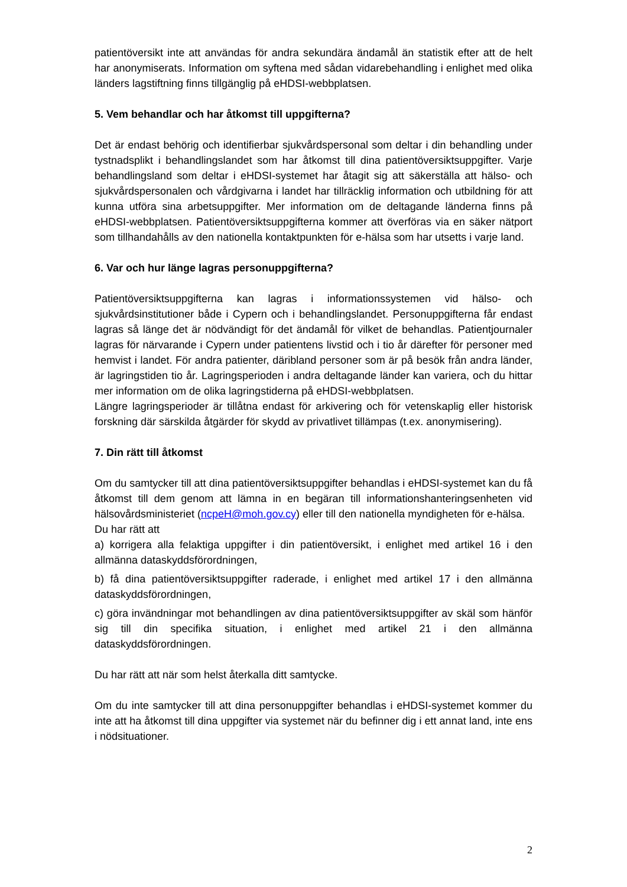patientöversikt inte att användas för andra sekundära ändamål än statistik efter att de helt har anonymiserats. Information om syftena med sådan vidarebehandling i enlighet med olika länders lagstiftning finns tillgänglig på eHDSI-webbplatsen.
5. Vem behandlar och har åtkomst till uppgifterna?
Det är endast behörig och identifierbar sjukvårdspersonal som deltar i din behandling under tystnadsplikt i behandlingslandet som har åtkomst till dina patientöversiktsuppgifter. Varje behandlingsland som deltar i eHDSI-systemet har åtagit sig att säkerställa att hälso- och sjukvårdspersonalen och vårdgivarna i landet har tillräcklig information och utbildning för att kunna utföra sina arbetsuppgifter. Mer information om de deltagande länderna finns på eHDSI-webbplatsen. Patientöversiktsuppgifterna kommer att överföras via en säker nätport som tillhandahålls av den nationella kontaktpunkten för e-hälsa som har utsetts i varje land.
6. Var och hur länge lagras personuppgifterna?
Patientöversiktsuppgifterna kan lagras i informationssystemen vid hälso- och sjukvårdsinstitutioner både i Cypern och i behandlingslandet. Personuppgifterna får endast lagras så länge det är nödvändigt för det ändamål för vilket de behandlas. Patientjournaler lagras för närvarande i Cypern under patientens livstid och i tio år därefter för personer med hemvist i landet. För andra patienter, däribland personer som är på besök från andra länder, är lagringstiden tio år. Lagringsperioden i andra deltagande länder kan variera, och du hittar mer information om de olika lagringstiderna på eHDSI-webbplatsen.
Längre lagringsperioder är tillåtna endast för arkivering och för vetenskaplig eller historisk forskning där särskilda åtgärder för skydd av privatlivet tillämpas (t.ex. anonymisering).
7. Din rätt till åtkomst
Om du samtycker till att dina patientöversiktsuppgifter behandlas i eHDSI-systemet kan du få åtkomst till dem genom att lämna in en begäran till informationshanteringsenheten vid hälsovårdsministeriet (ncpeH@moh.gov.cy) eller till den nationella myndigheten för e-hälsa.
Du har rätt att
a) korrigera alla felaktiga uppgifter i din patientöversikt, i enlighet med artikel 16 i den allmänna dataskyddsförordningen,
b) få dina patientöversiktsuppgifter raderade, i enlighet med artikel 17 i den allmänna dataskyddsförordningen,
c) göra invändningar mot behandlingen av dina patientöversiktsuppgifter av skäl som hänför sig till din specifika situation, i enlighet med artikel 21 i den allmänna dataskyddsförordningen.
Du har rätt att när som helst återkalla ditt samtycke.
Om du inte samtycker till att dina personuppgifter behandlas i eHDSI-systemet kommer du inte att ha åtkomst till dina uppgifter via systemet när du befinner dig i ett annat land, inte ens i nödsituationer.
2